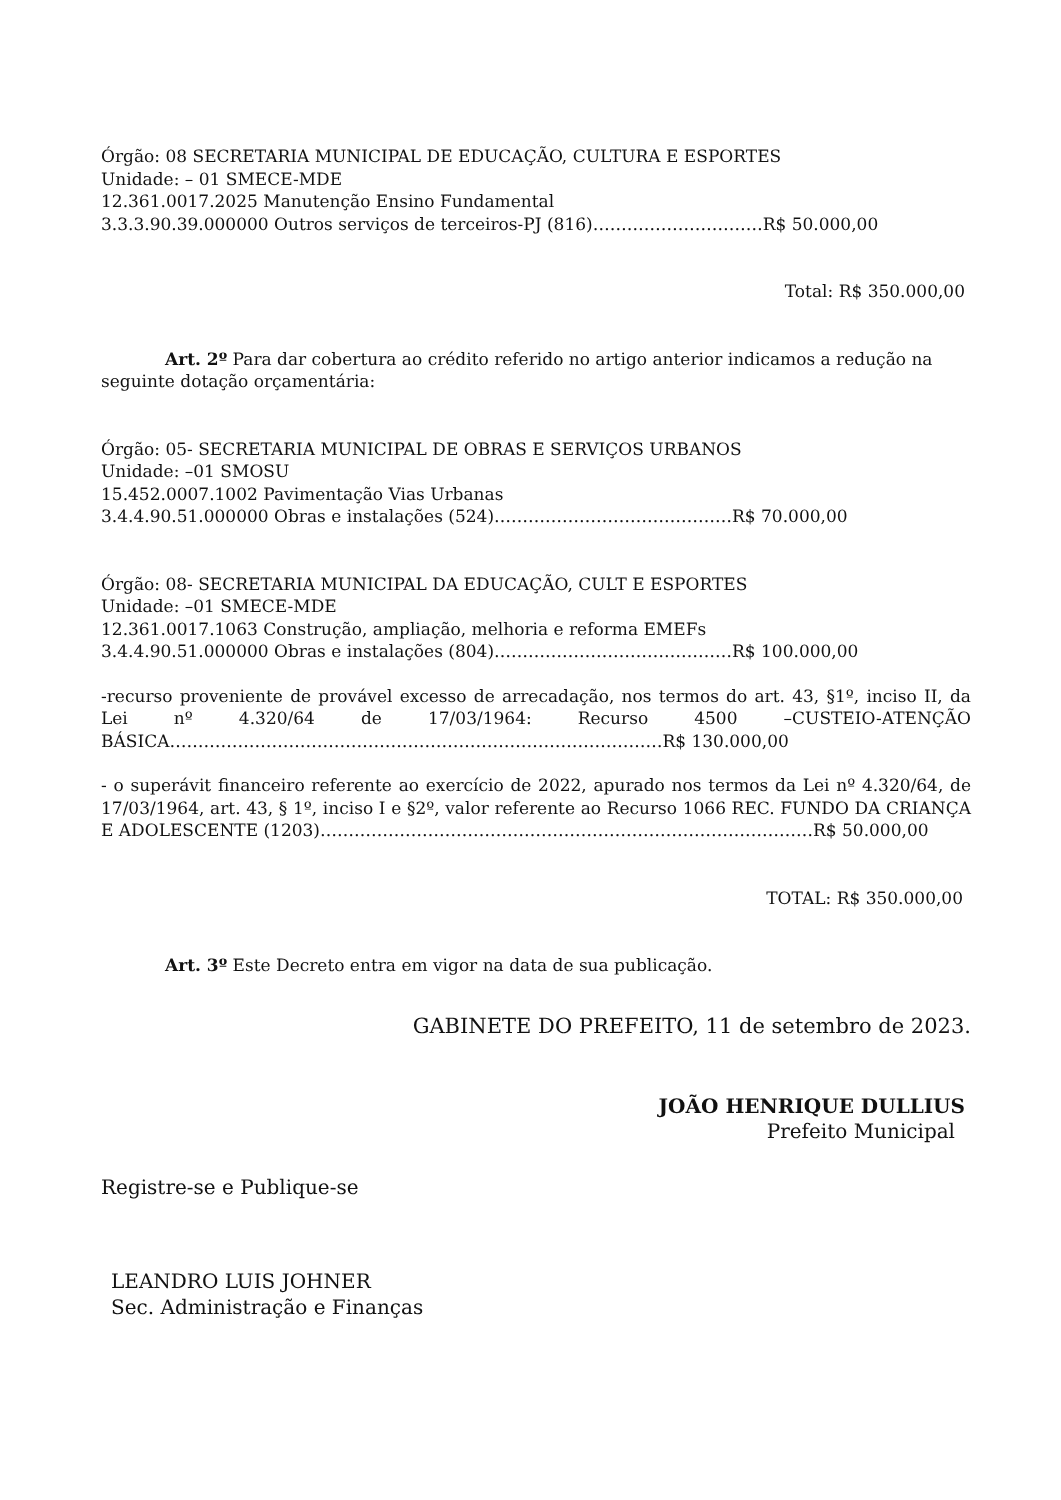Órgão: 08 SECRETARIA MUNICIPAL DE EDUCAÇÃO, CULTURA E ESPORTES
Unidade: – 01 SMECE-MDE
12.361.0017.2025 Manutenção Ensino Fundamental
3.3.3.90.39.000000 Outros serviços de terceiros-PJ (816)…………………………R$ 50.000,00
Total: R$ 350.000,00
Art. 2º Para dar cobertura ao crédito referido no artigo anterior indicamos a redução na seguinte dotação orçamentária:
Órgão: 05- SECRETARIA MUNICIPAL DE OBRAS E SERVIÇOS URBANOS
Unidade: –01 SMOSU
15.452.0007.1002 Pavimentação Vias Urbanas
3.4.4.90.51.000000 Obras e instalações (524)……………………………………R$ 70.000,00
Órgão: 08- SECRETARIA MUNICIPAL DA EDUCAÇÃO, CULT E ESPORTES
Unidade: –01 SMECE-MDE
12.361.0017.1063 Construção, ampliação, melhoria e reforma EMEFs
3.4.4.90.51.000000 Obras e instalações (804)……………………………………R$ 100.000,00
-recurso proveniente de provável excesso de arrecadação, nos termos do art. 43, §1º, inciso II, da Lei nº 4.320/64 de 17/03/1964: Recurso 4500 –CUSTEIO-ATENÇÃO BÁSICA……………………………………………………………………………R$ 130.000,00
- o superávit financeiro referente ao exercício de 2022, apurado nos termos da Lei nº 4.320/64, de 17/03/1964, art. 43, § 1º, inciso I e §2º, valor referente ao Recurso 1066 REC. FUNDO DA CRIANÇA E ADOLESCENTE (1203)……………………………………………………………………………R$ 50.000,00
TOTAL: R$ 350.000,00
Art. 3º Este Decreto entra em vigor na data de sua publicação.
GABINETE DO PREFEITO, 11 de setembro de 2023.
JOÃO HENRIQUE DULLIUS
Prefeito Municipal
Registre-se e Publique-se
LEANDRO LUIS JOHNER
Sec. Administração e Finanças